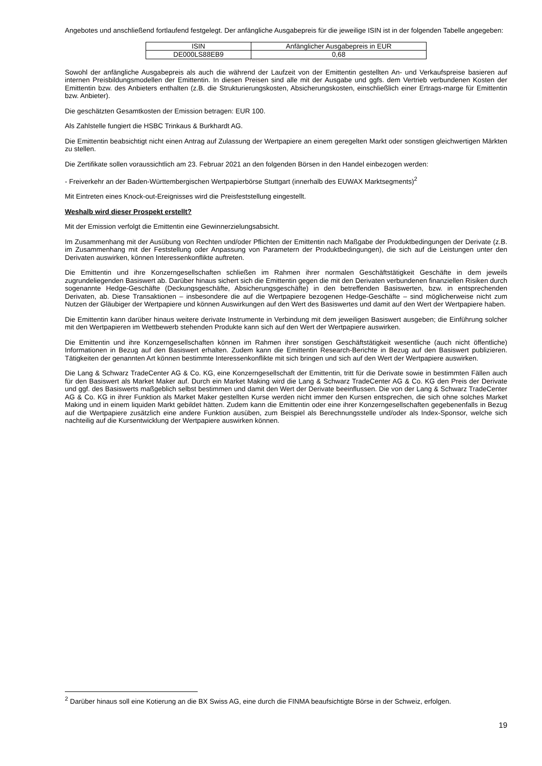Angebotes und anschließend fortlaufend festgelegt. Der anfängliche Ausgabepreis für die jeweilige ISIN ist in der folgenden Tabelle angegeben:
| ISIN | Anfänglicher Ausgabepreis in EUR |
| DE000LS88EB9 | 0,68 |
Sowohl der anfängliche Ausgabepreis als auch die während der Laufzeit von der Emittentin gestellten An- und Verkaufspreise basieren auf internen Preisbildungsmodellen der Emittentin. In diesen Preisen sind alle mit der Ausgabe und ggfs. dem Vertrieb verbundenen Kosten der Emittentin bzw. des Anbieters enthalten (z.B. die Strukturierungskosten, Absicherungskosten, einschließlich einer Ertrags-marge für Emittentin bzw. Anbieter).
Die geschätzten Gesamtkosten der Emission betragen: EUR 100.
Als Zahlstelle fungiert die HSBC Trinkaus & Burkhardt AG.
Die Emittentin beabsichtigt nicht einen Antrag auf Zulassung der Wertpapiere an einem geregelten Markt oder sonstigen gleichwertigen Märkten zu stellen.
Die Zertifikate sollen voraussichtlich am 23. Februar 2021 an den folgenden Börsen in den Handel einbezogen werden:
- Freiverkehr an der Baden-Württembergischen Wertpapierbörse Stuttgart (innerhalb des EUWAX Marktsegments)<sup>2</sup>
Mit Eintreten eines Knock-out-Ereignisses wird die Preisfeststellung eingestellt.
Weshalb wird dieser Prospekt erstellt?
Mit der Emission verfolgt die Emittentin eine Gewinnerzielungsabsicht.
Im Zusammenhang mit der Ausübung von Rechten und/oder Pflichten der Emittentin nach Maßgabe der Produktbedingungen der Derivate (z.B. im Zusammenhang mit der Feststellung oder Anpassung von Parametern der Produktbedingungen), die sich auf die Leistungen unter den Derivaten auswirken, können Interessenkonflikte auftreten.
Die Emittentin und ihre Konzerngesellschaften schließen im Rahmen ihrer normalen Geschäftstätigkeit Geschäfte in dem jeweils zugrundeliegenden Basiswert ab. Darüber hinaus sichert sich die Emittentin gegen die mit den Derivaten verbundenen finanziellen Risiken durch sogenannte Hedge-Geschäfte (Deckungsgeschäfte, Absicherungsgeschäfte) in den betreffenden Basiswerten, bzw. in entsprechenden Derivaten, ab. Diese Transaktionen – insbesondere die auf die Wertpapiere bezogenen Hedge-Geschäfte – sind möglicherweise nicht zum Nutzen der Gläubiger der Wertpapiere und können Auswirkungen auf den Wert des Basiswertes und damit auf den Wert der Wertpapiere haben.
Die Emittentin kann darüber hinaus weitere derivate Instrumente in Verbindung mit dem jeweiligen Basiswert ausgeben; die Einführung solcher mit den Wertpapieren im Wettbewerb stehenden Produkte kann sich auf den Wert der Wertpapiere auswirken.
Die Emittentin und ihre Konzerngesellschaften können im Rahmen ihrer sonstigen Geschäftstätigkeit wesentliche (auch nicht öffentliche) Informationen in Bezug auf den Basiswert erhalten. Zudem kann die Emittentin Research-Berichte in Bezug auf den Basiswert publizieren. Tätigkeiten der genannten Art können bestimmte Interessenkonflikte mit sich bringen und sich auf den Wert der Wertpapiere auswirken.
Die Lang & Schwarz TradeCenter AG & Co. KG, eine Konzerngesellschaft der Emittentin, tritt für die Derivate sowie in bestimmten Fällen auch für den Basiswert als Market Maker auf. Durch ein Market Making wird die Lang & Schwarz TradeCenter AG & Co. KG den Preis der Derivate und ggf. des Basiswerts maßgeblich selbst bestimmen und damit den Wert der Derivate beeinflussen. Die von der Lang & Schwarz TradeCenter AG & Co. KG in ihrer Funktion als Market Maker gestellten Kurse werden nicht immer den Kursen entsprechen, die sich ohne solches Market Making und in einem liquiden Markt gebildet hätten. Zudem kann die Emittentin oder eine ihrer Konzerngesellschaften gegebenenfalls in Bezug auf die Wertpapiere zusätzlich eine andere Funktion ausüben, zum Beispiel als Berechnungsstelle und/oder als Index-Sponsor, welche sich nachteilig auf die Kursentwicklung der Wertpapiere auswirken können.
<sup>2</sup> Darüber hinaus soll eine Kotierung an die BX Swiss AG, eine durch die FINMA beaufsichtigte Börse in der Schweiz, erfolgen.
19